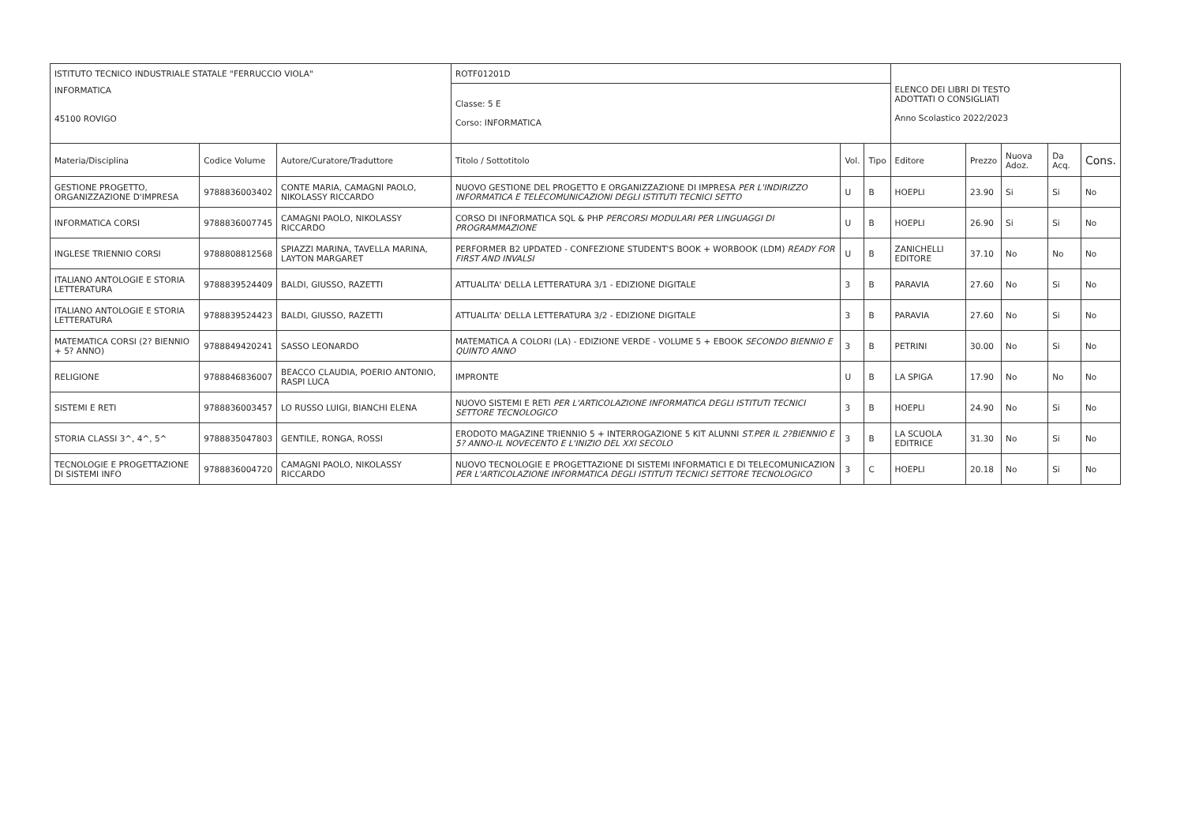| ISTITUTO TECNICO INDUSTRIALE STATALE "FERRUCCIO VIOLA" | | | ROTF01201D | | | ELENCO DEI LIBRI DI TESTO ADOTTATI O CONSIGLIATI Anno Scolastico 2022/2023 | | | | |
| INFORMATICA 45100 ROVIGO | | | Classe: 5 E Corso: INFORMATICA | | | | | | | |
| Materia/Disciplina | Codice Volume | Autore/Curatore/Traduttore | Titolo / Sottotitolo | Vol. | Tipo | Editore | Prezzo | Nuova Adoz. | Da Acq. | Cons. |
| GESTIONE PROGETTO, ORGANIZZAZIONE D'IMPRESA | 9788836003402 | CONTE MARIA, CAMAGNI PAOLO, NIKOLASSY RICCARDO | NUOVO GESTIONE DEL PROGETTO E ORGANIZZAZIONE DI IMPRESA PER L'INDIRIZZO INFORMATICA E TELECOMUNICAZIONI DEGLI ISTITUTI TECNICI SETTO | U | B | HOEPLI | 23.90 | Si | Si | No |
| INFORMATICA CORSI | 9788836007745 | CAMAGNI PAOLO, NIKOLASSY RICCARDO | CORSO DI INFORMATICA SQL & PHP PERCORSI MODULARI PER LINGUAGGI DI PROGRAMMAZIONE | U | B | HOEPLI | 26.90 | Si | Si | No |
| INGLESE TRIENNIO CORSI | 9788808812568 | SPIAZZI MARINA, TAVELLA MARINA, LAYTON MARGARET | PERFORMER B2 UPDATED - CONFEZIONE STUDENT'S BOOK + WORBOOK (LDM) READY FOR FIRST AND INVALSI | U | B | ZANICHELLI EDITORE | 37.10 | No | No | No |
| ITALIANO ANTOLOGIE E STORIA LETTERATURA | 9788839524409 | BALDI, GIUSSO, RAZETTI | ATTUALITA' DELLA LETTERATURA 3/1 - EDIZIONE DIGITALE | 3 | B | PARAVIA | 27.60 | No | Si | No |
| ITALIANO ANTOLOGIE E STORIA LETTERATURA | 9788839524423 | BALDI, GIUSSO, RAZETTI | ATTUALITA' DELLA LETTERATURA 3/2 - EDIZIONE DIGITALE | 3 | B | PARAVIA | 27.60 | No | Si | No |
| MATEMATICA CORSI (2? BIENNIO + 5? ANNO) | 9788849420241 | SASSO LEONARDO | MATEMATICA A COLORI (LA) - EDIZIONE VERDE - VOLUME 5 + EBOOK SECONDO BIENNIO E QUINTO ANNO | 3 | B | PETRINI | 30.00 | No | Si | No |
| RELIGIONE | 9788846836007 | BEACCO CLAUDIA, POERIO ANTONIO, RASPI LUCA | IMPRONTE | U | B | LA SPIGA | 17.90 | No | No | No |
| SISTEMI E RETI | 9788836003457 | LO RUSSO LUIGI, BIANCHI ELENA | NUOVO SISTEMI E RETI PER L'ARTICOLAZIONE INFORMATICA DEGLI ISTITUTI TECNICI SETTORE TECNOLOGICO | 3 | B | HOEPLI | 24.90 | No | Si | No |
| STORIA CLASSI 3^, 4^, 5^ | 9788835047803 | GENTILE, RONGA, ROSSI | ERODOTO MAGAZINE TRIENNIO 5 + INTERROGAZIONE 5 KIT ALUNNI ST.PER IL 2?BIENNIO E 5? ANNO-IL NOVECENTO E L'INIZIO DEL XXI SECOLO | 3 | B | LA SCUOLA EDITRICE | 31.30 | No | Si | No |
| TECNOLOGIE E PROGETTAZIONE DI SISTEMI INFO | 9788836004720 | CAMAGNI PAOLO, NIKOLASSY RICCARDO | NUOVO TECNOLOGIE E PROGETTAZIONE DI SISTEMI INFORMATICI E DI TELECOMUNICAZION PER L'ARTICOLAZIONE INFORMATICA DEGLI ISTITUTI TECNICI SETTORE TECNOLOGICO | 3 | C | HOEPLI | 20.18 | No | Si | No |